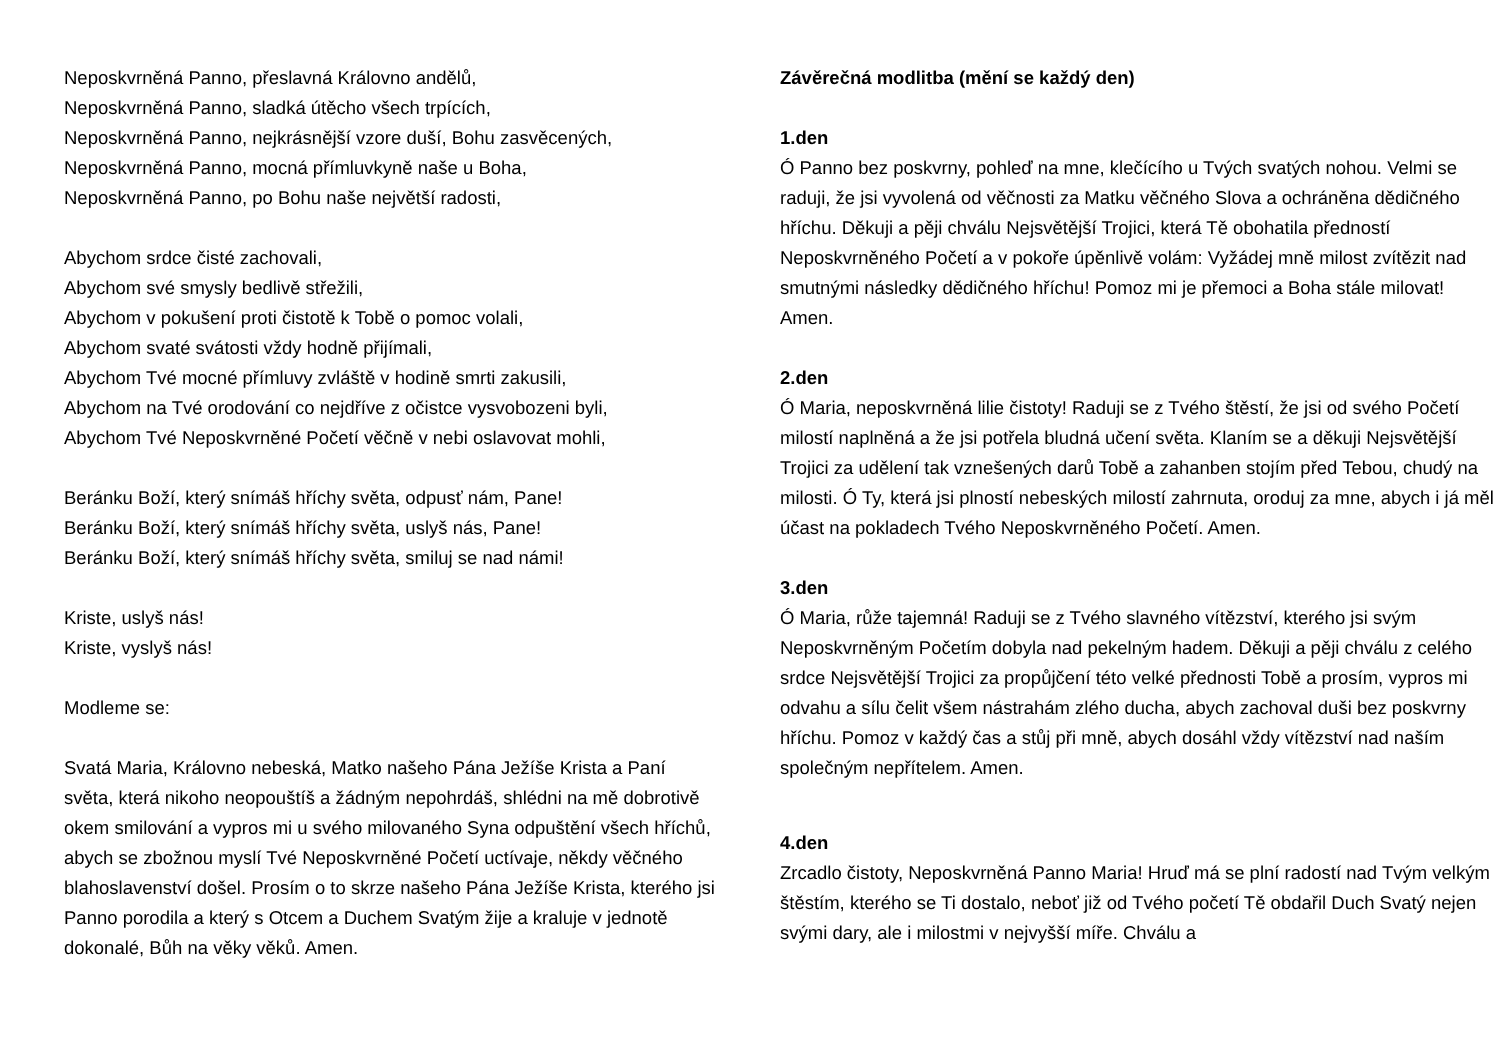Neposkvrněná Panno, přeslavná Královno andělů,
Neposkvrněná Panno, sladká útěcho všech trpících,
Neposkvrněná Panno, nejkrásnější vzore duší, Bohu zasvěcených,
Neposkvrněná Panno, mocná přímluvkyně naše u Boha,
Neposkvrněná Panno, po Bohu naše největší radosti,
Abychom srdce čisté zachovali,
Abychom své smysly bedlivě střežili,
Abychom v pokušení proti čistotě k Tobě o pomoc volali,
Abychom svaté svátosti vždy hodně přijímali,
Abychom Tvé mocné přímluvy zvláště v hodině smrti zakusili,
Abychom na Tvé orodování co nejdříve z očistce vysvobozeni byli,
Abychom Tvé Neposkvrněné Početí věčně v nebi oslavovat mohli,
Beránku Boží, který snímáš hříchy světa, odpusť nám, Pane!
Beránku Boží, který snímáš hříchy světa, uslyš nás, Pane!
Beránku Boží, který snímáš hříchy světa, smiluj se nad námi!
Kriste, uslyš nás!
Kriste, vyslyš nás!
Modleme se:
Svatá Maria, Královno nebeská, Matko našeho Pána Ježíše Krista a Paní světa, která nikoho neopouštíš a žádným nepohrdáš, shlédni na mě dobrotivě okem smilování a vypros mi u svého milovaného Syna odpuštění všech hříchů, abych se zbožnou myslí Tvé Neposkvrněné Početí uctívaje, někdy věčného blahoslavenství došel. Prosím o to skrze našeho Pána Ježíše Krista, kterého jsi Panno porodila a který s Otcem a Duchem Svatým žije a kraluje v jednotě dokonalé, Bůh na věky věků. Amen.
Závěrečná modlitba (mění se každý den)
1.den
Ó Panno bez poskvrny, pohleď na mne, klečícího u Tvých svatých nohou. Velmi se raduji, že jsi vyvolená od věčnosti za Matku věčného Slova a ochráněna dědičného hříchu. Děkuji a pěji chválu Nejsvětější Trojici, která Tě obohatila předností Neposkvrněného Početí a v pokoře úpěnlivě volám: Vyžádej mně milost zvítězit nad smutnými následky dědičného hříchu! Pomoz mi je přemoci a Boha stále milovat! Amen.
2.den
Ó Maria, neposkvrněná lilie čistoty! Raduji se z Tvého štěstí, že jsi od svého Početí milostí naplněná a že jsi potřela bludná učení světa. Klaním se a děkuji Nejsvětější Trojici za udělení tak vznešených darů Tobě a zahanben stojím před Tebou, chudý na milosti. Ó Ty, která jsi plností nebeských milostí zahrnuta, oroduj za mne, abych i já měl účast na pokladech Tvého Neposkvrněného Početí. Amen.
3.den
Ó Maria, růže tajemná! Raduji se z Tvého slavného vítězství, kterého jsi svým Neposkvrněným Početím dobyla nad pekelným hadem. Děkuji a pěji chválu z celého srdce Nejsvětější Trojici za propůjčení této velké přednosti Tobě a prosím, vypros mi odvahu a sílu čelit všem nástrahám zlého ducha, abych zachoval duši bez poskvrny hříchu. Pomoz v každý čas a stůj při mně, abych dosáhl vždy vítězství nad naším společným nepřítelem. Amen.
4.den
Zrcadlo čistoty, Neposkvrněná Panno Maria! Hruď má se plní radostí nad Tvým velkým štěstím, kterého se Ti dostalo, neboť již od Tvého početí Tě obdařil Duch Svatý nejen svými dary, ale i milostmi v nejvyšší míře. Chválu a